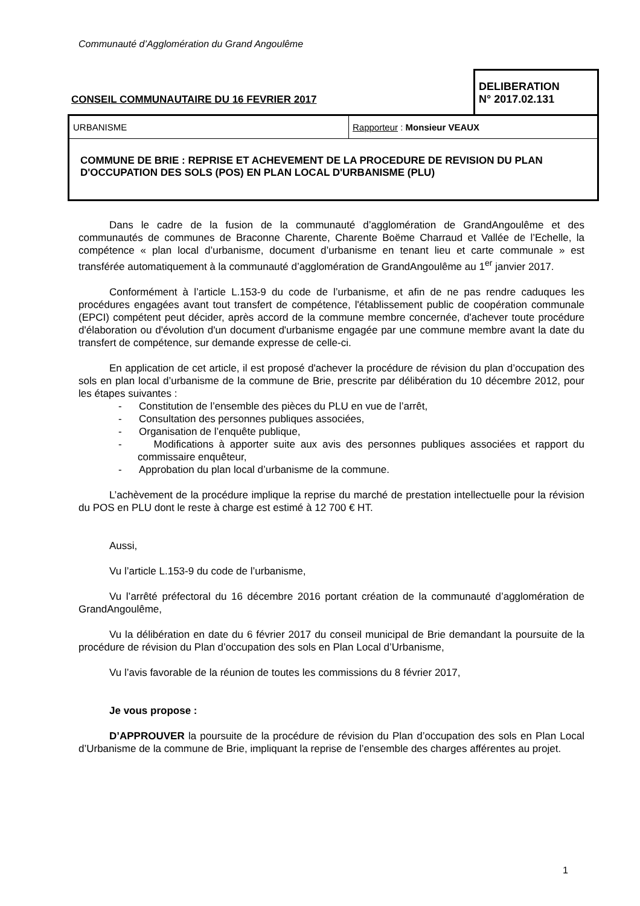Communauté d’Agglomération du Grand Angoulême
| CONSEIL COMMUNAUTAIRE DU 16 FEVRIER 2017 | DELIBERATION N° 2017.02.131 |
| URBANISME | Rapporteur : Monsieur VEAUX |
| COMMUNE DE BRIE : REPRISE ET ACHEVEMENT DE LA PROCEDURE DE REVISION DU PLAN D'OCCUPATION DES SOLS (POS) EN PLAN LOCAL D'URBANISME (PLU) | |
Dans le cadre de la fusion de la communauté d’agglomération de GrandAngoulême et des communautés de communes de Braconne Charente, Charente Boëme Charraud et Vallée de l’Echelle, la compétence « plan local d’urbanisme, document d’urbanisme en tenant lieu et carte communale » est transférée automatiquement à la communauté d’agglomération de GrandAngoulême au 1<sup>er</sup> janvier 2017.
Conformément à l’article L.153-9 du code de l’urbanisme, et afin de ne pas rendre caduques les procédures engagées avant tout transfert de compétence, l'établissement public de coopération communale (EPCI) compétent peut décider, après accord de la commune membre concernée, d'achever toute procédure d'élaboration ou d'évolution d'un document d'urbanisme engagée par une commune membre avant la date du transfert de compétence, sur demande expresse de celle-ci.
En application de cet article, il est proposé d'achever la procédure de révision du plan d’occupation des sols en plan local d’urbanisme de la commune de Brie, prescrite par délibération du 10 décembre 2012, pour les étapes suivantes :
- Constitution de l’ensemble des pièces du PLU en vue de l’arrêt,
- Consultation des personnes publiques associées,
- Organisation de l’enquête publique,
- Modifications à apporter suite aux avis des personnes publiques associées et rapport du commissaire enquêteur,
- Approbation du plan local d’urbanisme de la commune.
L’achèvement de la procédure implique la reprise du marché de prestation intellectuelle pour la révision du POS en PLU dont le reste à charge est estimé à 12 700 € HT.
Aussi,
Vu l’article L.153-9 du code de l’urbanisme,
Vu l’arrêté préfectoral du 16 décembre 2016 portant création de la communauté d’agglomération de GrandAngoulême,
Vu la délibération en date du 6 février 2017 du conseil municipal de Brie demandant la poursuite de la procédure de révision du Plan d’occupation des sols en Plan Local d’Urbanisme,
Vu l’avis favorable de la réunion de toutes les commissions du 8 février 2017,
Je vous propose :
D’APPROUVER la poursuite de la procédure de révision du Plan d’occupation des sols en Plan Local d’Urbanisme de la commune de Brie, impliquant la reprise de l’ensemble des charges afférentes au projet.
1